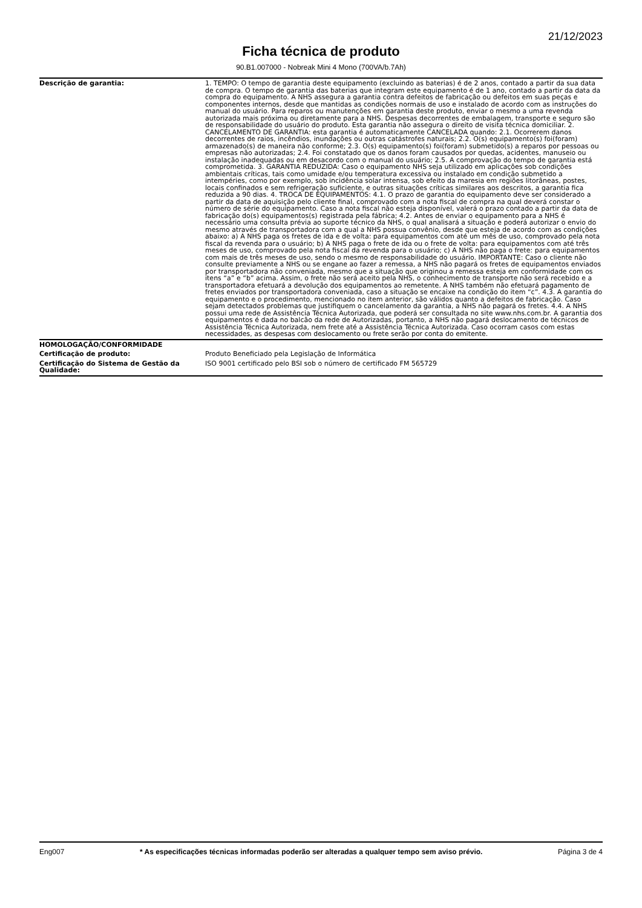21/12/2023
Ficha técnica de produto
90.B1.007000 - Nobreak Mini 4 Mono (700VA/b.7Ah)
| Descrição de garantia: | 1. TEMPO: O tempo de garantia deste equipamento (excluindo as baterias) é de 2 anos, contado a partir da sua data de compra. O tempo de garantia das baterias que integram este equipamento é de 1 ano, contado a partir da data da compra do equipamento. A NHS assegura a garantia contra defeitos de fabricação ou defeitos em suas peças e componentes internos, desde que mantidas as condições normais de uso e instalado de acordo com as instruções do manual do usuário. Para reparos ou manutenções em garantia deste produto, enviar o mesmo a uma revenda autorizada mais próxima ou diretamente para a NHS. Despesas decorrentes de embalagem, transporte e seguro são de responsabilidade do usuário do produto. Esta garantia não assegura o direito de visita técnica domiciliar. 2. CANCELAMENTO DE GARANTIA: esta garantia é automaticamente CANCELADA quando: 2.1. Ocorrerem danos decorrentes de raios, incêndios, inundações ou outras catástrofes naturais; 2.2. O(s) equipamento(s) foi(foram) armazenado(s) de maneira não conforme; 2.3. O(s) equipamento(s) foi(foram) submetido(s) a reparos por pessoas ou empresas não autorizadas; 2.4. Foi constatado que os danos foram causados por quedas, acidentes, manuseio ou instalação inadequadas ou em desacordo com o manual do usuário; 2.5. A comprovação do tempo de garantia está comprometida. 3. GARANTIA REDUZIDA: Caso o equipamento NHS seja utilizado em aplicações sob condições ambientais críticas, tais como umidade e/ou temperatura excessiva ou instalado em condição submetido a intempéries, como por exemplo, sob incidência solar intensa, sob efeito da maresia em regiões litorâneas, postes, locais confinados e sem refrigeração suficiente, e outras situações críticas similares aos descritos, a garantia fica reduzida a 90 dias. 4. TROCA DE EQUIPAMENTOS: 4.1. O prazo de garantia do equipamento deve ser considerado a partir da data de aquisição pelo cliente final, comprovado com a nota fiscal de compra na qual deverá constar o número de série do equipamento. Caso a nota fiscal não esteja disponível, valerá o prazo contado a partir da data de fabricação do(s) equipamentos(s) registrada pela fábrica; 4.2. Antes de enviar o equipamento para a NHS é necessário uma consulta prévia ao suporte técnico da NHS, o qual analisará a situação e poderá autorizar o envio do mesmo através de transportadora com a qual a NHS possua convênio, desde que esteja de acordo com as condições abaixo: a) A NHS paga os fretes de ida e de volta: para equipamentos com até um mês de uso, comprovado pela nota fiscal da revenda para o usuário; b) A NHS paga o frete de ida ou o frete de volta: para equipamentos com até três meses de uso, comprovado pela nota fiscal da revenda para o usuário; c) A NHS não paga o frete: para equipamentos com mais de três meses de uso, sendo o mesmo de responsabilidade do usuário. IMPORTANTE: Caso o cliente não consulte previamente a NHS ou se engane ao fazer a remessa, a NHS não pagará os fretes de equipamentos enviados por transportadora não conveniada, mesmo que a situação que originou a remessa esteja em conformidade com os itens “a” e “b” acima. Assim, o frete não será aceito pela NHS, o conhecimento de transporte não será recebido e a transportadora efetuará a devolução dos equipamentos ao remetente. A NHS também não efetuará pagamento de fretes enviados por transportadora conveniada, caso a situação se encaixe na condição do item “c”. 4.3. A garantia do equipamento e o procedimento, mencionado no item anterior, são válidos quanto a defeitos de fabricação. Caso sejam detectados problemas que justifiquem o cancelamento da garantia, a NHS não pagará os fretes. 4.4. A NHS possui uma rede de Assistência Técnica Autorizada, que poderá ser consultada no site www.nhs.com.br. A garantia dos equipamentos é dada no balcão da rede de Autorizadas, portanto, a NHS não pagará deslocamento de técnicos de Assistência Técnica Autorizada, nem frete até a Assistência Técnica Autorizada. Caso ocorram casos com estas necessidades, as despesas com deslocamento ou frete serão por conta do emitente. |
| HOMOLOGAÇÃO/CONFORMIDADE | |
| Certificação de produto: | Produto Beneficiado pela Legislação de Informática |
| Certificação do Sistema de Gestão da Qualidade: | ISO 9001 certificado pelo BSI sob o número de certificado FM 565729 |
Eng007 * As especificações técnicas informadas poderão ser alteradas a qualquer tempo sem aviso prévio. Página 3 de 4